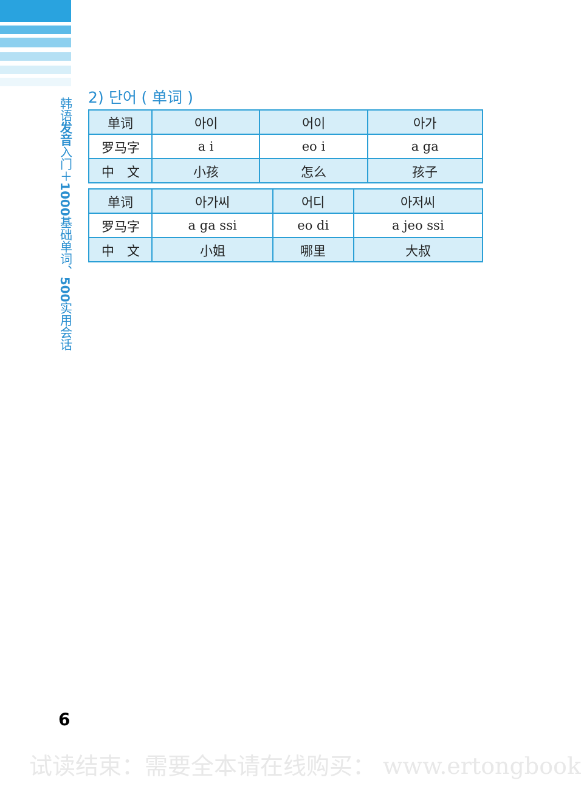韩语发音入门＋1000基础单词、500实用会话
2) 단어 ( 单词 )
| 单词 | 아이 | 어이 | 아가 |
| 罗马字 | a i | eo i | a ga |
| 中 文 | 小孩 | 怎么 | 孩子 |
| 单词 | 아가씨 | 어디 | 아저씨 |
| 罗马字 | a ga ssi | eo di | a jeo ssi |
| 中 文 | 小姐 | 哪里 | 大叔 |
6
试读结束：需要全本请在线购买： www.ertongbook